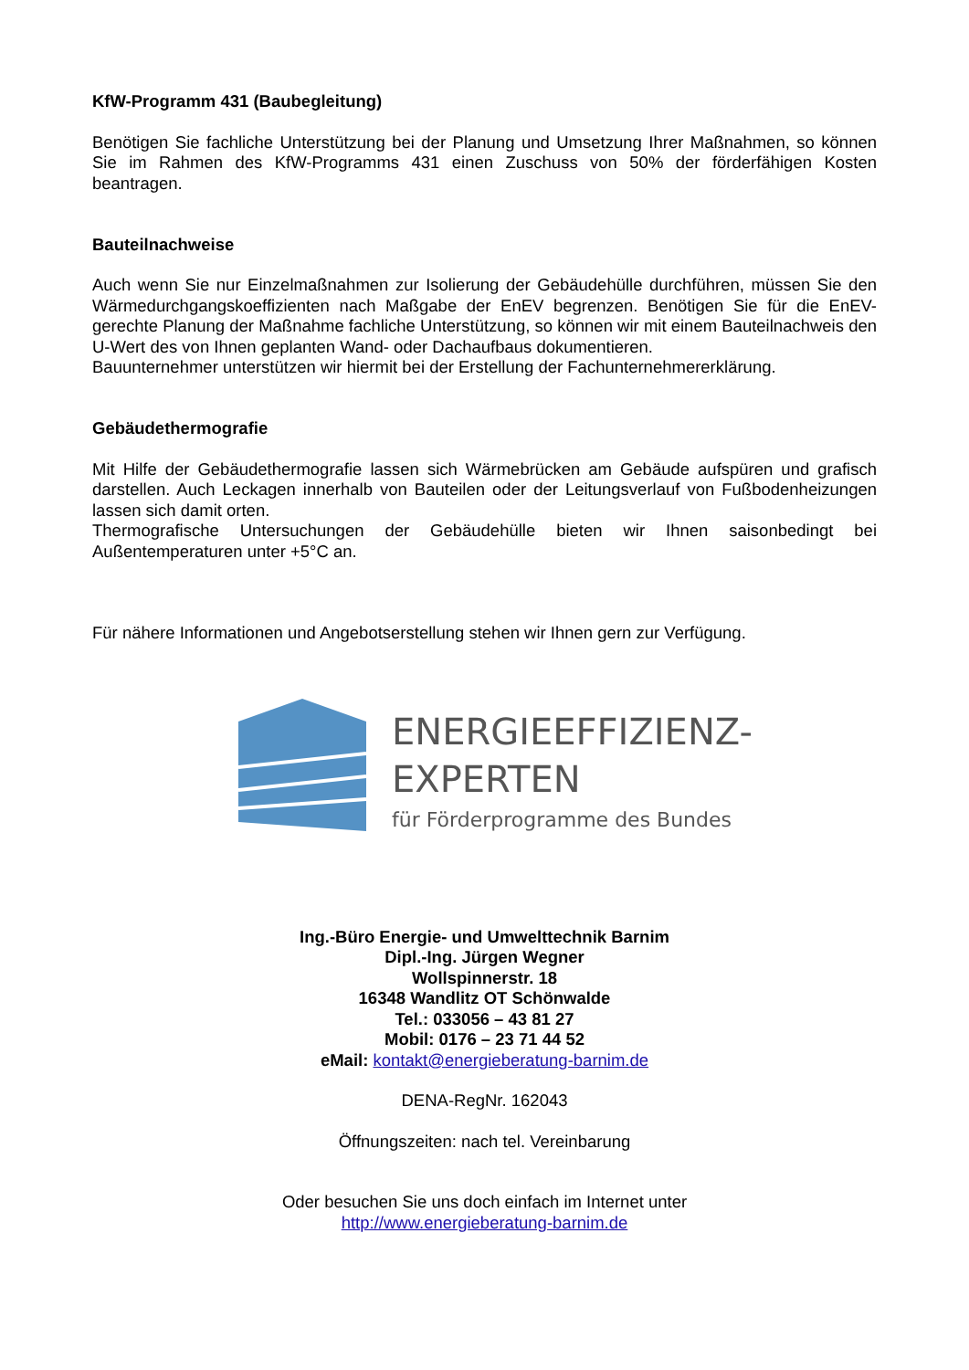KfW-Programm 431 (Baubegleitung)
Benötigen Sie fachliche Unterstützung bei der Planung und Umsetzung Ihrer Maßnahmen, so können Sie im Rahmen des KfW-Programms 431 einen Zuschuss von 50% der förderfähigen Kosten beantragen.
Bauteilnachweise
Auch wenn Sie nur Einzelmaßnahmen zur Isolierung der Gebäudehülle durchführen, müssen Sie den Wärmedurchgangskoeffizienten nach Maßgabe der EnEV begrenzen. Benötigen Sie für die EnEV-gerechte Planung der Maßnahme fachliche Unterstützung, so können wir mit einem Bauteilnachweis den U-Wert des von Ihnen geplanten Wand- oder Dachaufbaus dokumentieren.
Bauunternehmer unterstützen wir hiermit bei der Erstellung der Fachunternehmererklärung.
Gebäudethermografie
Mit Hilfe der Gebäudethermografie lassen sich Wärmebrücken am Gebäude aufspüren und grafisch darstellen. Auch Leckagen innerhalb von Bauteilen oder der Leitungsverlauf von Fußbodenheizungen lassen sich damit orten.
Thermografische Untersuchungen der Gebäudehülle bieten wir Ihnen saisonbedingt bei Außentemperaturen unter +5°C an.
Für nähere Informationen und Angebotserstellung stehen wir Ihnen gern zur Verfügung.
ENERGIEEFFIZIENZ-
EXPERTEN
für Förderprogramme des Bundes
Ing.-Büro Energie- und Umwelttechnik Barnim
Dipl.-Ing. Jürgen Wegner
Wollspinnerstr. 18
16348 Wandlitz OT Schönwalde
Tel.: 033056 – 43 81 27
Mobil: 0176 – 23 71 44 52
eMail: kontakt@energieberatung-barnim.de
DENA-RegNr. 162043
Öffnungszeiten: nach tel. Vereinbarung
Oder besuchen Sie uns doch einfach im Internet unter
http://www.energieberatung-barnim.de